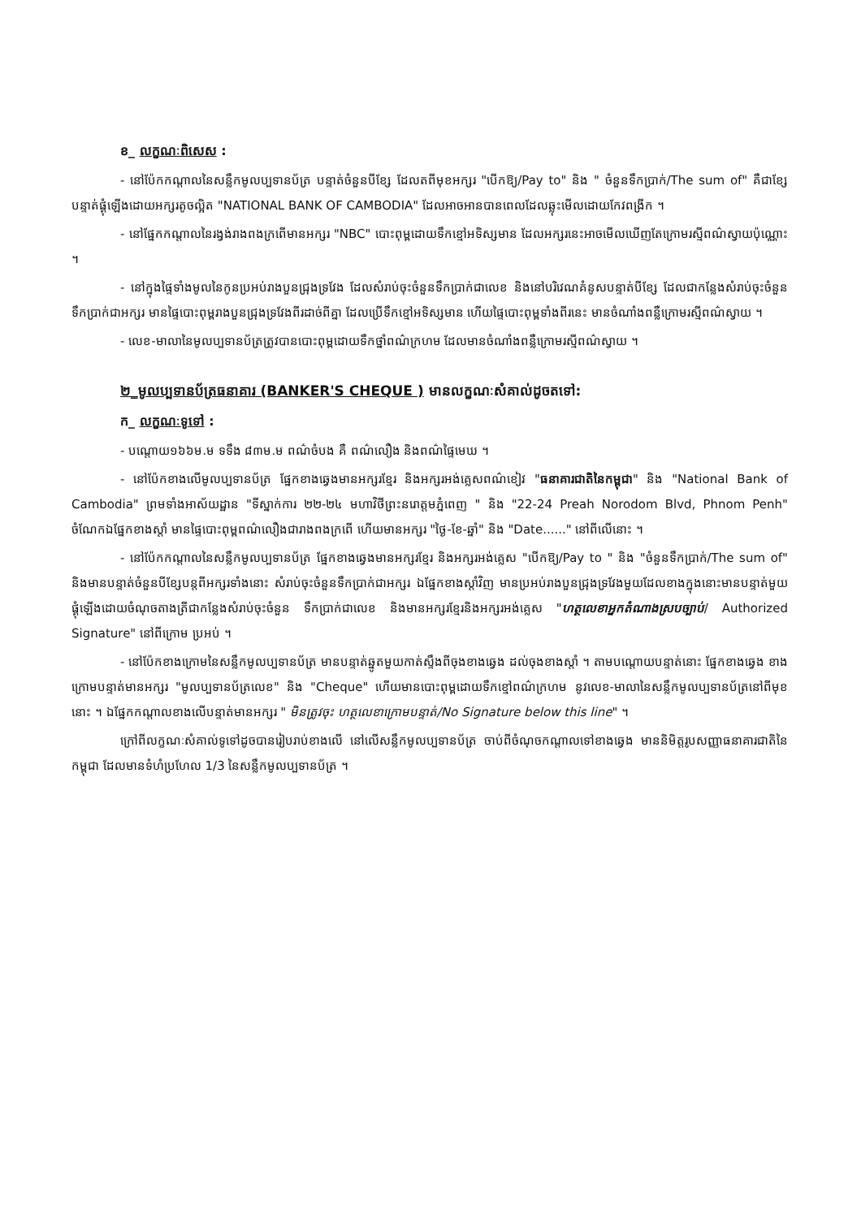ខ_ លក្ខណៈពិសេស :
- នៅប៉ែកកណ្តាលនៃសន្លឹកមូលប្បទានប័ត្រ បន្ទាត់ចំនួនបីខ្សែ ដែលតពីមុខអក្សរ "បើកឱ្យ/Pay to" និង " ចំនួនទឹកប្រាក់/The sum of" គឺជាខ្សែបន្ទាត់ផ្គុំឡើងដោយអក្សរតូចល្អិត "NATIONAL BANK OF CAMBODIA" ដែលអាចអានបានពេលដែលឆ្លុះមើលដោយកែវពង្រីក ។
- នៅផ្នែកកណ្តាលនៃរង្វង់រាងពងក្រពើមានអក្សរ "NBC" បោះពុម្ពដោយទឹកខ្មៅអទិស្សមាន ដែលអក្សរនេះអាចមើលឃើញតែក្រោមរស្មីពណ៌ស្វាយប៉ុណ្ណោះ ។
- នៅក្នុងផ្ទៃទាំងមូលនៃកូនប្រអប់រាងបួនជ្រុងទ្រវែង ដែលសំរាប់ចុះចំនួនទឹកប្រាក់ជាលេខ និងនៅបរិវេណគំនូសបន្ទាត់បីខ្សែ ដែលជាកន្លែងសំរាប់ចុះចំនួនទឹកប្រាក់ជាអក្សរ មានផ្ទៃបោះពុម្ពរាងបួនជ្រុងទ្រវែងពីរដាច់ពីគ្នា ដែលប្រើទឹកខ្មៅអទិស្សមាន ហើយផ្ទៃបោះពុម្ពទាំងពីរនេះ មានចំណាំងពន្លឺក្រោមរស្មីពណ៌ស្វាយ ។
- លេខ-មាលានៃមូលប្បទានប័ត្រត្រូវបានបោះពុម្ពដោយទឹកថ្នាំពណ៌ក្រហម ដែលមានចំណាំងពន្លឺក្រោមរស្មីពណ៌ស្វាយ ។
២_មូលប្បទានប័ត្រធនាគារ (BANKER'S CHEQUE ) មានលក្ខណៈសំគាល់ដូចតទៅ:
ក_ លក្ខណៈទូទៅ :
- បណ្តោយ១៦៦ម.ម ទទឹង ៨៣ម.ម ពណ៌ចំបង គឺ ពណ៌លឿង និងពណ៌ផ្ទៃមេឃ ។
- នៅប៉ែកខាងលើមូលប្បទានប័ត្រ ផ្នែកខាងឆ្វេងមានអក្សរខ្មែរ និងអក្សរអង់គ្លេសពណ៌ខៀវ "ធនាគារជាតិនៃកម្ពុជា" និង "National Bank of Cambodia" ព្រមទាំងអាស័យដ្ឋាន "ទីស្នាក់ការ ២២-២៤ មហាវិថីព្រះនរោត្តមភ្នំពេញ " និង "22-24 Preah Norodom Blvd, Phnom Penh" ចំណែកឯផ្នែកខាងស្តាំ មានផ្ទៃបោះពុម្ពពណ៌លឿងជារាងពងក្រពើ ហើយមានអក្សរ "ថ្ងៃ-ខែ-ឆ្នាំ" និង "Date......" នៅពីលើនោះ ។
- នៅប៉ែកកណ្តាលនៃសន្លឹកមូលប្បទានប័ត្រ ផ្នែកខាងឆ្វេងមានអក្សរខ្មែរ និងអក្សរអង់គ្លេស "បើកឱ្យ/Pay to " និង "ចំនួនទឹកប្រាក់/The sum of" និងមានបន្ទាត់ចំនួនបីខ្សែបន្តពីអក្សរទាំងនោះ សំរាប់ចុះចំនួនទឹកប្រាក់ជាអក្សរ ឯផ្នែកខាងស្តាំវិញ មានប្រអប់រាងបួនជ្រុងទ្រវែងមួយដែលខាងក្នុងនោះមានបន្ទាត់មួយផ្គុំឡើងដោយចំណុចតាងត្រីជាកន្លែងសំរាប់ចុះចំនួន ទឹកប្រាក់ជាលេខ និងមានអក្សរខ្មែរនិងអក្សរអង់គ្លេស "ហត្ថលេខាអ្នកតំណាងស្របច្បាប់/ Authorized Signature" នៅពីក្រោម ប្រអប់ ។
- នៅប៉ែកខាងក្រោមនៃសន្លឹកមូលប្បទានប័ត្រ មានបន្ទាត់ឆ្នូតមួយកាត់ស្ទឹងពីចុងខាងឆ្វេង ដល់ចុងខាងស្តាំ ។ តាមបណ្តោយបន្ទាត់នោះ ផ្នែកខាងឆ្វេង ខាងក្រោមបន្ទាត់មានអក្សរ "មូលប្បទានប័ត្រលេខ" និង "Cheque" ហើយមានបោះពុម្ពដោយទឹកខ្មៅពណ៌ក្រហម នូវលេខ-មាលានៃសន្លឹកមូលប្បទានប័ត្រនៅពីមុខនោះ ។ ឯផ្នែកកណ្តាលខាងលើបន្ទាត់មានអក្សរ " មិនត្រូវចុះ ហត្ថលេខាក្រោមបន្ទាត់/No Signature below this line" ។
ក្រៅពីលក្ខណៈសំគាល់ទូទៅដូចបានរៀបរាប់ខាងលើ នៅលើសន្លឹកមូលប្បទានប័ត្រ ចាប់ពីចំណុចកណ្តាលទៅខាងឆ្វេង មាននិមិត្តរូបសញ្ញាធនាគារជាតិនៃកម្ពុជា ដែលមានទំហំប្រហែល 1/3 នៃសន្លឹកមូលប្បទានប័ត្រ ។